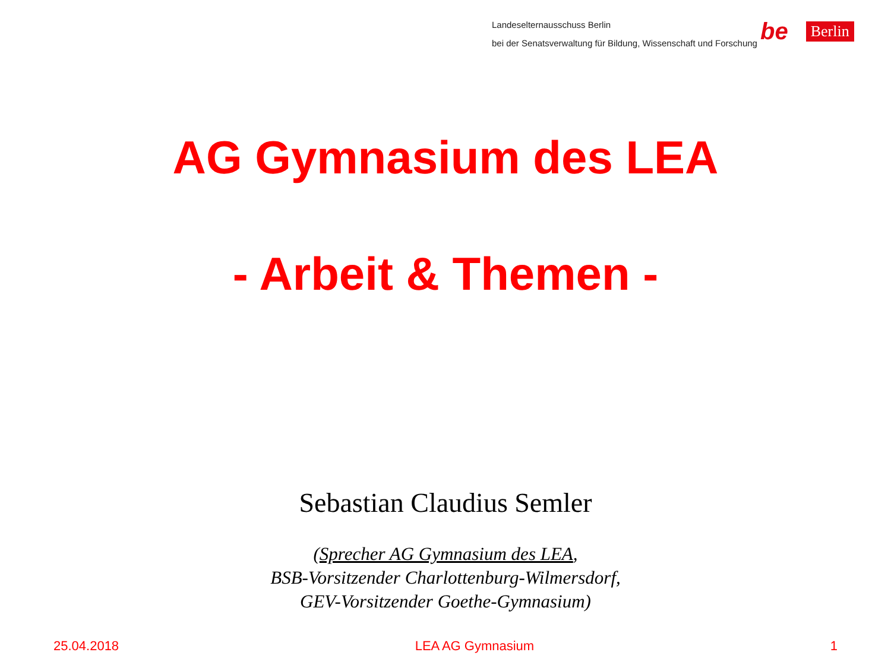Landeselternausschuss Berlin
bei der Senatsverwaltung für Bildung, Wissenschaft und Forschung
be Berlin
AG Gymnasium des LEA
- Arbeit & Themen -
Sebastian Claudius Semler
(Sprecher AG Gymnasium des LEA,
BSB-Vorsitzender Charlottenburg-Wilmersdorf,
GEV-Vorsitzender Goethe-Gymnasium)
25.04.2018 LEA AG Gymnasium 1